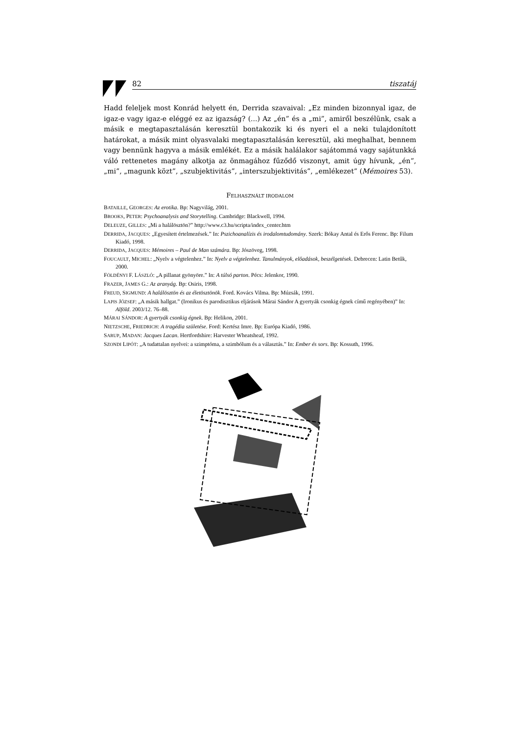82 tiszatáj
Hadd feleljek most Konrád helyett én, Derrida szavaival: „Ez minden bizonnyal igaz, de igaz-e vagy igaz-e eléggé ez az igazság? (...) Az „én” és a „mi”, amiről beszélünk, csak a másik e megtapasztalásán keresztül bontakozik ki és nyeri el a neki tulajdonított határokat, a másik mint olyasvalaki megtapasztalásán keresztül, aki meghalhat, bennem vagy bennünk hagyva a másik emlékét. Ez a másik halálakor sajátommá vagy sajátunkká váló rettenetes magány alkotja az önmagához fűződő viszonyt, amit úgy hívunk, „én”, „mi”, „magunk közt”, „szubjektivitás”, „interszubjektivitás”, „emlékezet” (Mémoires 53).
FELHASZNÁLT IRODALOM
BATAILLE, GEORGES: Az erotika. Bp: Nagyvilág, 2001.
BROOKS, PETER: Psychoanalysis and Storytelling. Cambridge: Blackwell, 1994.
DELEUZE, GILLES: „Mi a halálösztön?” http://www.c3.hu/scripta/index_center.htm
DERRIDA, JACQUES: „Egyesített értelmezések.” In: Pszichoanalízis és irodalomtudomány. Szerk: Bókay Antal és Erős Ferenc. Bp: Filum Kiadó, 1998.
DERRIDA, JACQUES: Mémoires – Paul de Man számára. Bp: Jószöveg, 1998.
FOUCAULT, MICHEL: „Nyelv a végtelenhez.” In: Nyelv a végtelenhez. Tanulmányok, előadások, beszélgetések. Debrecen: Latin Betűk, 2000.
FÖLDÉNYI F. LÁSZLÓ: „A pillanat gyönyöre.” In: A túlsó parton. Pécs: Jelenkor, 1990.
FRAZER, JAMES G.: Az aranyág. Bp: Osiris, 1998.
FREUD, SIGMUND: A halálösztön és az életösztönök. Ford. Kovács Vilma. Bp: Múzsák, 1991.
LAPIS JÓZSEF: „A másik hallgat.” (Ironikus és parodisztikus eljárások Márai Sándor A gyertyák csonkig égnek című regényében)” In: Alföld. 2003/12. 76–88.
MÁRAI SÁNDOR: A gyertyák csonkig égnek. Bp: Helikon, 2001.
NIETZSCHE, FRIEDRICH: A tragédia születése. Ford: Kertész Imre. Bp: Európa Kiadó, 1986.
SARUP, MADAN: Jacques Lacan. Hertfordshire: Harvester Wheatsheaf, 1992.
SZONDI LIPÓT: „A tudattalan nyelvei: a szimptóma, a szimbólum és a választás.” In: Ember és sors. Bp: Kossuth, 1996.